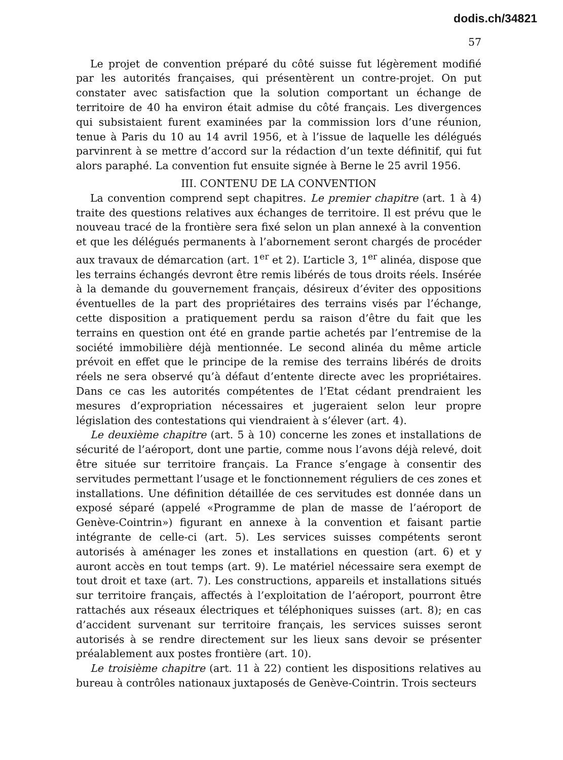dodis.ch/34821
57
Le projet de convention préparé du côté suisse fut légèrement modifié par les autorités françaises, qui présentèrent un contre-projet. On put constater avec satisfaction que la solution comportant un échange de territoire de 40 ha environ était admise du côté français. Les divergences qui subsistaient furent examinées par la commission lors d’une réunion, tenue à Paris du 10 au 14 avril 1956, et à l’issue de laquelle les délégués parvinrent à se mettre d’accord sur la rédaction d’un texte définitif, qui fut alors paraphé. La convention fut ensuite signée à Berne le 25 avril 1956.
III. CONTENU DE LA CONVENTION
La convention comprend sept chapitres. Le premier chapitre (art. 1 à 4) traite des questions relatives aux échanges de territoire. Il est prévu que le nouveau tracé de la frontière sera fixé selon un plan annexé à la convention et que les délégués permanents à l’abornement seront chargés de procéder aux travaux de démarcation (art. 1<sup>er</sup> et 2). L’article 3, 1<sup>er</sup> alinéa, dispose que les terrains échangés devront être remis libérés de tous droits réels. Insérée à la demande du gouvernement français, désireux d’éviter des oppositions éventuelles de la part des propriétaires des terrains visés par l’échange, cette disposition a pratiquement perdu sa raison d’être du fait que les terrains en question ont été en grande partie achetés par l’entremise de la société immobilière déjà mentionnée. Le second alinéa du même article prévoit en effet que le principe de la remise des terrains libérés de droits réels ne sera observé qu’à défaut d’entente directe avec les propriétaires. Dans ce cas les autorités compétentes de l’Etat cédant prendraient les mesures d’expropriation nécessaires et jugeraient selon leur propre législation des contestations qui viendraient à s’élever (art. 4).
Le deuxième chapitre (art. 5 à 10) concerne les zones et installations de sécurité de l’aéroport, dont une partie, comme nous l’avons déjà relevé, doit être située sur territoire français. La France s’engage à consentir des servitudes permettant l’usage et le fonctionnement réguliers de ces zones et installations. Une définition détaillée de ces servitudes est donnée dans un exposé séparé (appelé «Programme de plan de masse de l’aéroport de Genève-Cointrin») figurant en annexe à la convention et faisant partie intégrante de celle-ci (art. 5). Les services suisses compétents seront autorisés à aménager les zones et installations en question (art. 6) et y auront accès en tout temps (art. 9). Le matériel nécessaire sera exempt de tout droit et taxe (art. 7). Les constructions, appareils et installations situés sur territoire français, affectés à l’exploitation de l’aéroport, pourront être rattachés aux réseaux électriques et téléphoniques suisses (art. 8); en cas d’accident survenant sur territoire français, les services suisses seront autorisés à se rendre directement sur les lieux sans devoir se présenter préalablement aux postes frontière (art. 10).
Le troisième chapitre (art. 11 à 22) contient les dispositions relatives au bureau à contrôles nationaux juxtaposés de Genève-Cointrin. Trois secteurs